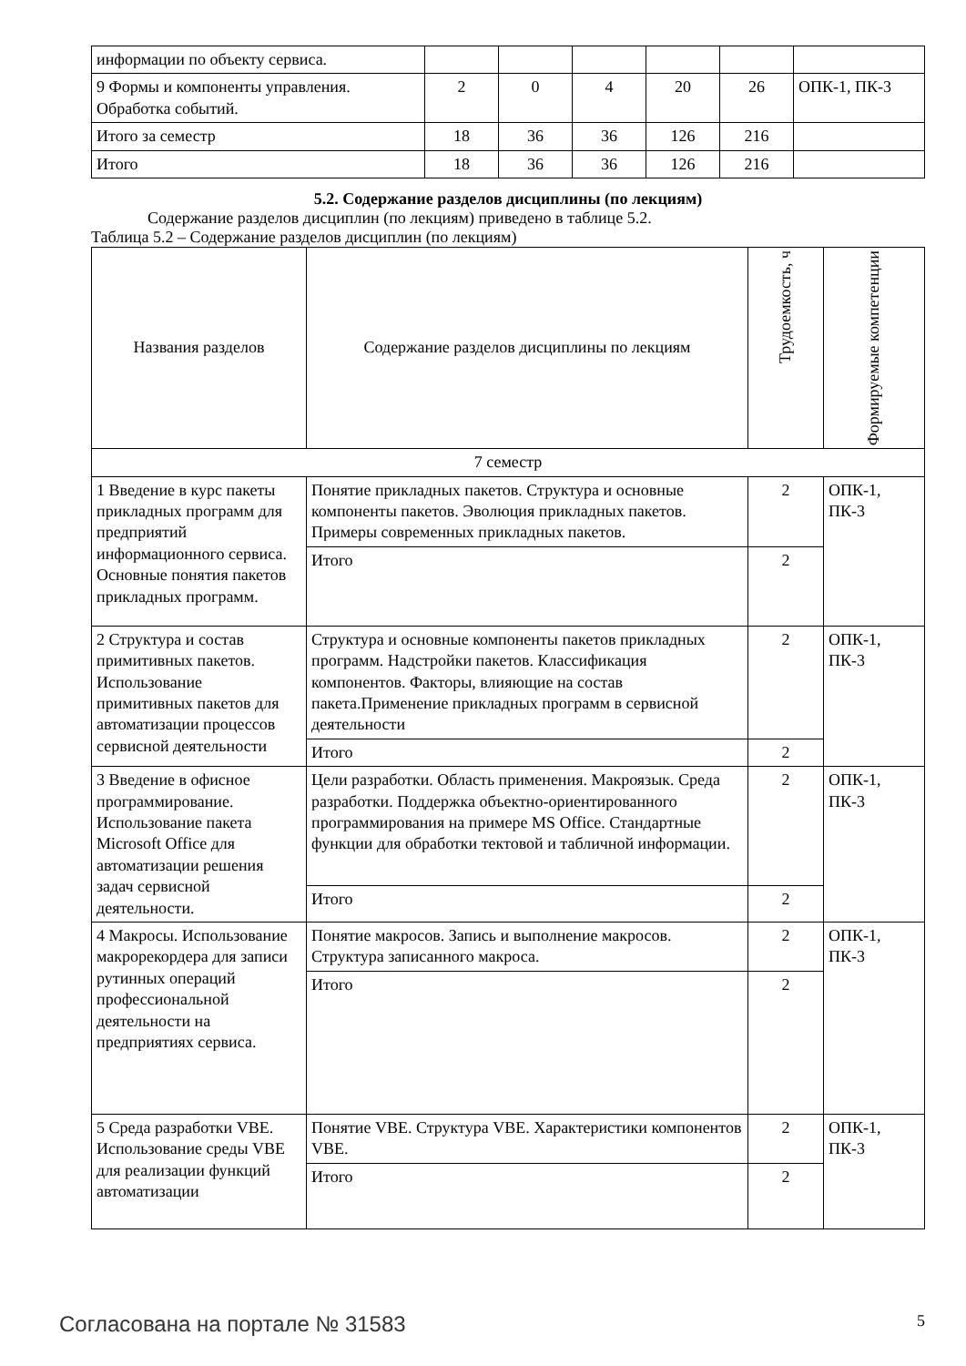| информации по объекту сервиса. | | | | | | |
| 9 Формы и компоненты управления. Обработка событий. | 2 | 0 | 4 | 20 | 26 | ОПК-1, ПК-3 |
| Итого за семестр | 18 | 36 | 36 | 126 | 216 | |
| Итого | 18 | 36 | 36 | 126 | 216 | |
5.2. Содержание разделов дисциплины (по лекциям)
Содержание разделов дисциплин (по лекциям) приведено в таблице 5.2.
Таблица 5.2 – Содержание разделов дисциплин (по лекциям)
| Названия разделов | Содержание разделов дисциплины по лекциям | Трудоемкость, ч | Формируемые компетенции |
| --- | --- | --- | --- |
| 7 семестр | | | |
| 1 Введение в курс пакеты прикладных программ для предприятий информационного сервиса. Основные понятия пакетов прикладных программ. | Понятие прикладных пакетов. Структура и основные компоненты пакетов. Эволюция прикладных пакетов. Примеры современных прикладных пакетов. | 2 | ОПК-1, ПК-3 |
| | Итого | 2 | |
| 2 Структура и состав примитивных пакетов. Использование примитивных пакетов для автоматизации процессов сервисной деятельности | Структура и основные компоненты пакетов прикладных программ. Надстройки пакетов. Классификация компонентов. Факторы, влияющие на состав пакета.Применение прикладных программ в сервисной деятельности | 2 | ОПК-1, ПК-3 |
| | Итого | 2 | |
| 3 Введение в офисное программирование. Использование пакета Microsoft Office для автоматизации решения задач сервисной деятельности. | Цели разработки. Область применения. Макроязык. Среда разработки. Поддержка объектно-ориентированного программирования на примере MS Office. Стандартные функции для обработки тектовой и табличной информации. | 2 | ОПК-1, ПК-3 |
| | Итого | 2 | |
| 4 Макросы. Использование макрорекордера для записи рутинных операций профессиональной деятельности на предприятиях сервиса. | Понятие макросов. Запись и выполнение макросов. Структура записанного макроса. | 2 | ОПК-1, ПК-3 |
| | Итого | 2 | |
| 5 Среда разработки VBE. Использование среды VBE для реализации функций автоматизации | Понятие VBE. Структура VBE. Характеристики компонентов VBE. | 2 | ОПК-1, ПК-3 |
| | Итого | 2 | |
Согласована на портале № 31583 5